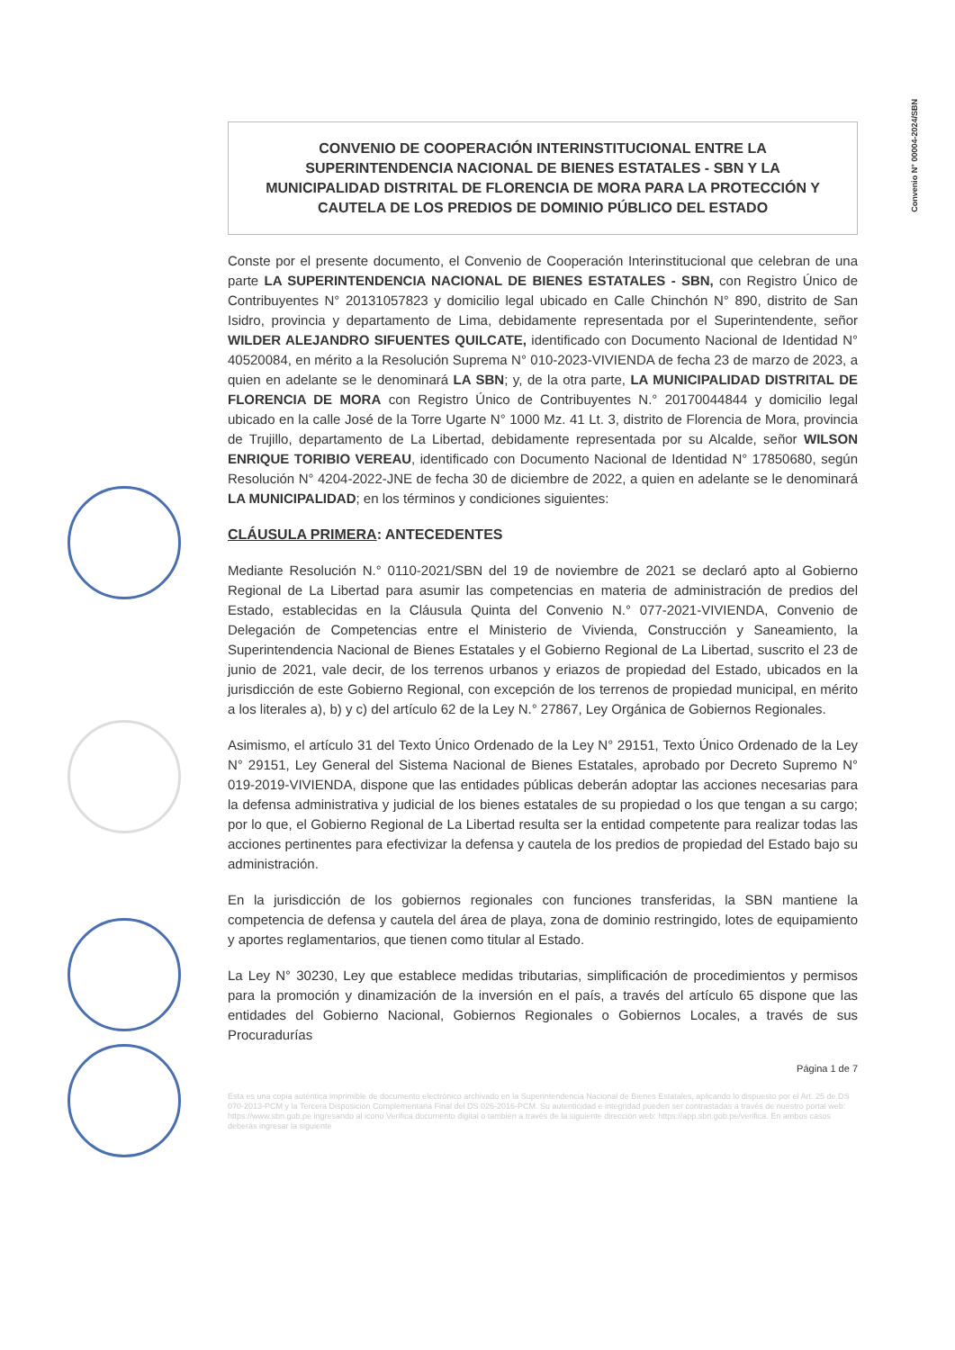Convenio N° 00004-2024/SBN
CONVENIO DE COOPERACIÓN INTERINSTITUCIONAL ENTRE LA SUPERINTENDENCIA NACIONAL DE BIENES ESTATALES - SBN Y LA MUNICIPALIDAD DISTRITAL DE FLORENCIA DE MORA PARA LA PROTECCIÓN Y CAUTELA DE LOS PREDIOS DE DOMINIO PÚBLICO DEL ESTADO
Conste por el presente documento, el Convenio de Cooperación Interinstitucional que celebran de una parte LA SUPERINTENDENCIA NACIONAL DE BIENES ESTATALES - SBN, con Registro Único de Contribuyentes N° 20131057823 y domicilio legal ubicado en Calle Chinchón N° 890, distrito de San Isidro, provincia y departamento de Lima, debidamente representada por el Superintendente, señor WILDER ALEJANDRO SIFUENTES QUILCATE, identificado con Documento Nacional de Identidad N° 40520084, en mérito a la Resolución Suprema N° 010-2023-VIVIENDA de fecha 23 de marzo de 2023, a quien en adelante se le denominará LA SBN; y, de la otra parte, LA MUNICIPALIDAD DISTRITAL DE FLORENCIA DE MORA con Registro Único de Contribuyentes N.° 20170044844 y domicilio legal ubicado en la calle José de la Torre Ugarte N° 1000 Mz. 41 Lt. 3, distrito de Florencia de Mora, provincia de Trujillo, departamento de La Libertad, debidamente representada por su Alcalde, señor WILSON ENRIQUE TORIBIO VEREAU, identificado con Documento Nacional de Identidad N° 17850680, según Resolución N° 4204-2022-JNE de fecha 30 de diciembre de 2022, a quien en adelante se le denominará LA MUNICIPALIDAD; en los términos y condiciones siguientes:
CLÁUSULA PRIMERA: ANTECEDENTES
Mediante Resolución N.° 0110-2021/SBN del 19 de noviembre de 2021 se declaró apto al Gobierno Regional de La Libertad para asumir las competencias en materia de administración de predios del Estado, establecidas en la Cláusula Quinta del Convenio N.° 077-2021-VIVIENDA, Convenio de Delegación de Competencias entre el Ministerio de Vivienda, Construcción y Saneamiento, la Superintendencia Nacional de Bienes Estatales y el Gobierno Regional de La Libertad, suscrito el 23 de junio de 2021, vale decir, de los terrenos urbanos y eriazos de propiedad del Estado, ubicados en la jurisdicción de este Gobierno Regional, con excepción de los terrenos de propiedad municipal, en mérito a los literales a), b) y c) del artículo 62 de la Ley N.° 27867, Ley Orgánica de Gobiernos Regionales.
Asimismo, el artículo 31 del Texto Único Ordenado de la Ley N° 29151, Texto Único Ordenado de la Ley N° 29151, Ley General del Sistema Nacional de Bienes Estatales, aprobado por Decreto Supremo N° 019-2019-VIVIENDA, dispone que las entidades públicas deberán adoptar las acciones necesarias para la defensa administrativa y judicial de los bienes estatales de su propiedad o los que tengan a su cargo; por lo que, el Gobierno Regional de La Libertad resulta ser la entidad competente para realizar todas las acciones pertinentes para efectivizar la defensa y cautela de los predios de propiedad del Estado bajo su administración.
En la jurisdicción de los gobiernos regionales con funciones transferidas, la SBN mantiene la competencia de defensa y cautela del área de playa, zona de dominio restringido, lotes de equipamiento y aportes reglamentarios, que tienen como titular al Estado.
La Ley N° 30230, Ley que establece medidas tributarias, simplificación de procedimientos y permisos para la promoción y dinamización de la inversión en el país, a través del artículo 65 dispone que las entidades del Gobierno Nacional, Gobiernos Regionales o Gobiernos Locales, a través de sus Procuradurías
Página 1 de 7
Esta es una copia auténtica imprimible de documento electrónico archivado en la Superintendencia Nacional de Bienes Estatales, aplicando lo dispuesto por el Art. 25 de DS 070-2013-PCM y la Tercera Disposición Complementaria Final del DS 026-2016-PCM. Su autenticidad e integridad pueden ser contrastadas a través de nuestro portal web: https://www.sbn.gob.pe ingresando al icono Verifica documento digital o también a través de la siguiente dirección web: https://app.sbn.gob.pe/verifica. En ambos casos deberás ingresar la siguiente